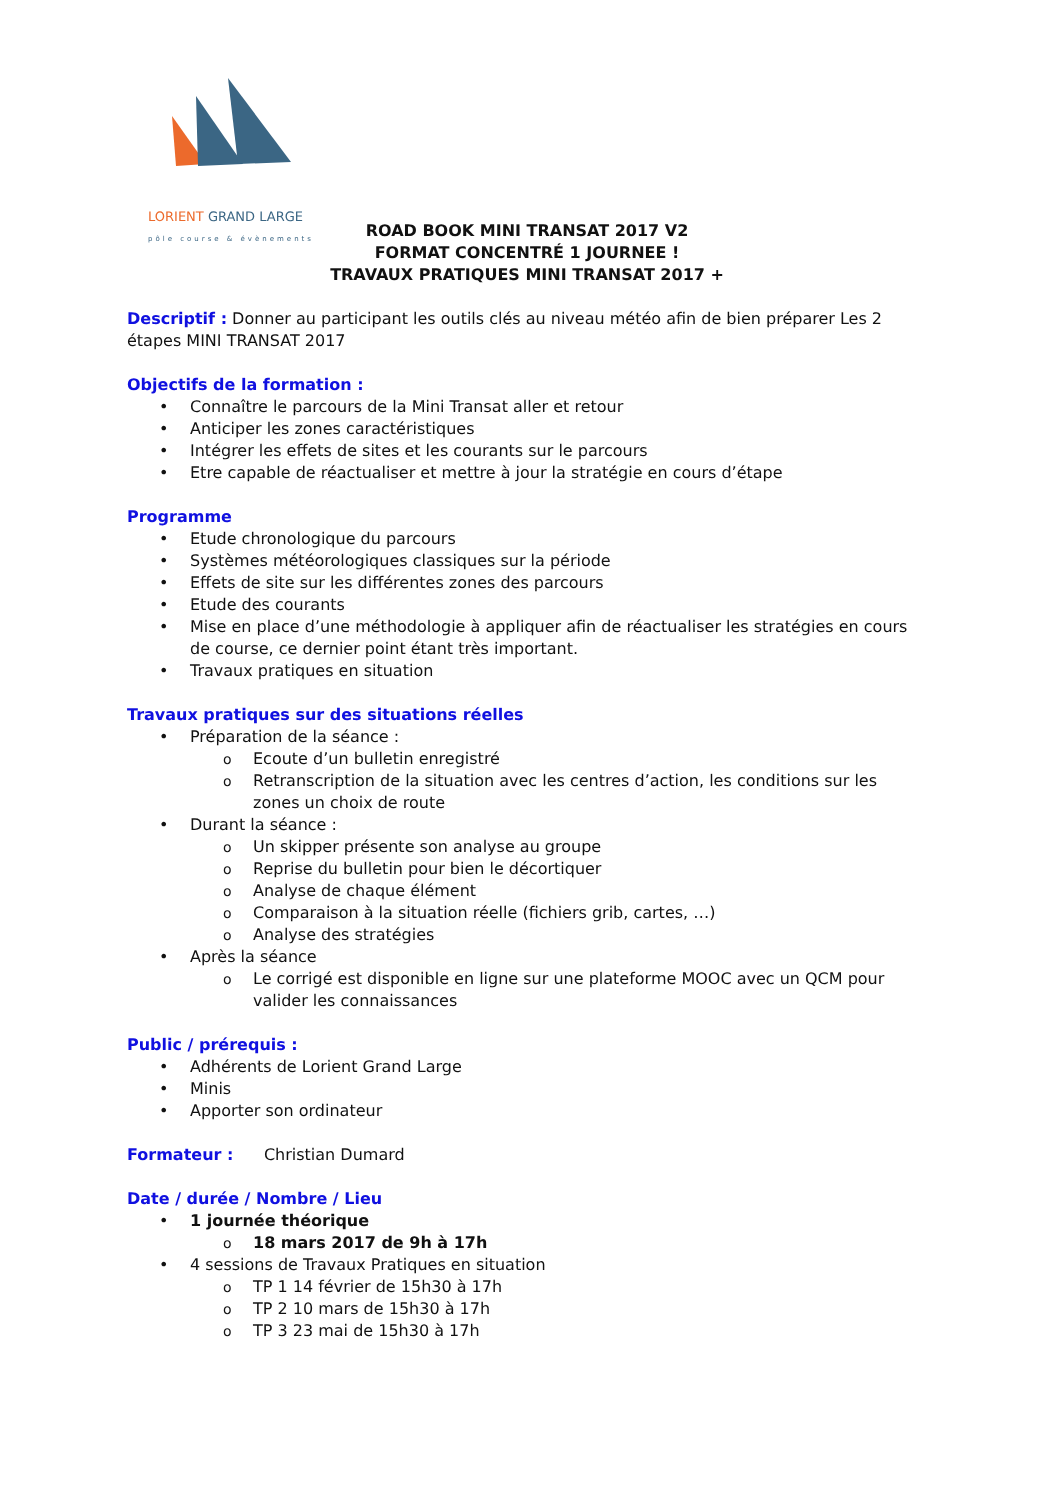LORIENT GRAND LARGE
pôle course & évènements
ROAD BOOK MINI TRANSAT 2017 V2
FORMAT CONCENTRÉ 1 JOURNEE !
TRAVAUX PRATIQUES MINI TRANSAT 2017 +
Descriptif : Donner au participant les outils clés au niveau météo afin de bien préparer Les 2 étapes MINI TRANSAT 2017
Objectifs de la formation :
Connaître le parcours de la Mini Transat aller et retour
Anticiper les zones caractéristiques
Intégrer les effets de sites et les courants sur le parcours
Etre capable de réactualiser et mettre à jour la stratégie en cours d’étape
Programme
Etude chronologique du parcours
Systèmes météorologiques classiques sur la période
Effets de site sur les différentes zones des parcours
Etude des courants
Mise en place d’une méthodologie à appliquer afin de réactualiser les stratégies en cours de course, ce dernier point étant très important.
Travaux pratiques en situation
Travaux pratiques sur des situations réelles
Préparation de la séance :
Ecoute d’un bulletin enregistré
Retranscription de la situation avec les centres d’action, les conditions sur les zones un choix de route
Durant la séance :
Un skipper présente son analyse au groupe
Reprise du bulletin pour bien le décortiquer
Analyse de chaque élément
Comparaison à la situation réelle (fichiers grib, cartes, …)
Analyse des stratégies
Après la séance
Le corrigé est disponible en ligne sur une plateforme MOOC avec un QCM pour valider les connaissances
Public / prérequis :
Adhérents de Lorient Grand Large
Minis
Apporter son ordinateur
Formateur : Christian Dumard
Date / durée / Nombre / Lieu
1 journée théorique
18 mars 2017 de 9h à 17h
4 sessions de Travaux Pratiques en situation
TP 1 14 février de 15h30 à 17h
TP 2 10 mars de 15h30 à 17h
TP 3 23 mai de 15h30 à 17h